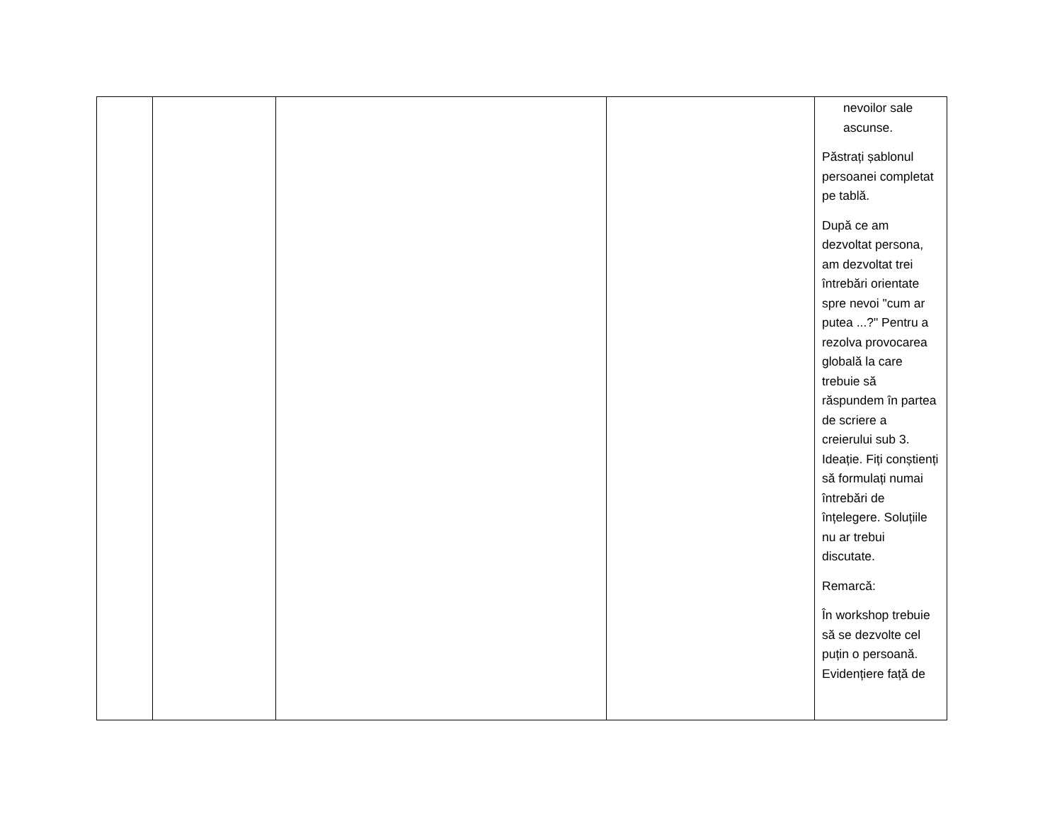| | | | | nevoilor sale ascunse. Păstrați șablonul persoanei completat pe tablă. După ce am dezvoltat persona, am dezvoltat trei întrebări orientate spre nevoi "cum ar putea ...?" Pentru a rezolva provocarea globală la care trebuie să răspundem în partea de scriere a creierului sub 3. Ideație. Fiți conștienți să formulați numai întrebări de înțelegere. Soluțiile nu ar trebui discutate. Remarcă: În workshop trebuie să se dezvolte cel puțin o persoană. Evidențiere față de |